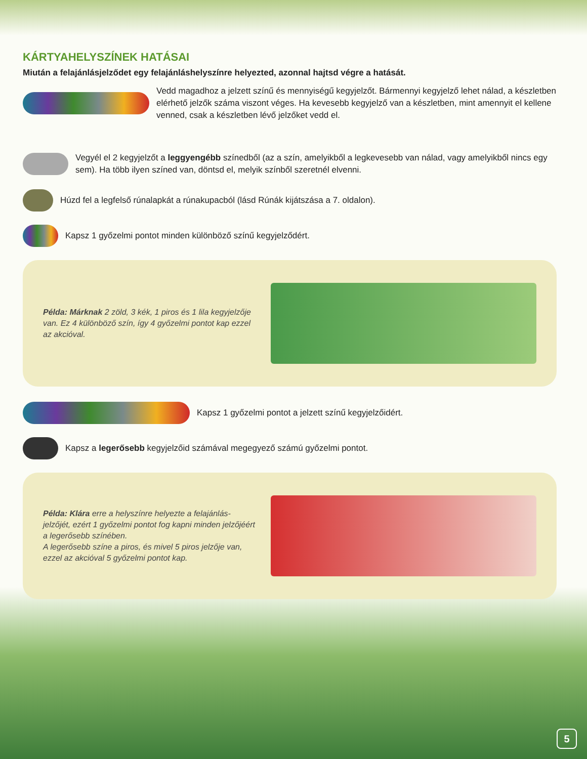KÁRTYAHELYSZÍNEK HATÁSAI
Miután a felajánlásjelződet egy felajánláshelyszínre helyezted, azonnal hajtsd végre a hatását.
Vedd magadhoz a jelzett színű és mennyiségű kegyjelzőt. Bármennyi kegyjelző lehet nálad, a készletben elérhető jelzők száma viszont véges. Ha kevesebb kegyjelző van a készletben, mint amennyit el kellene venned, csak a készletben lévő jelzőket vedd el.
Vegyél el 2 kegyjelzőt a leggyengébb színedből (az a szín, amelyikből a legkevesebb van nálad, vagy amelyikből nincs egy sem). Ha több ilyen színed van, döntsd el, melyik színből szeretnél elvenni.
Húzd fel a legfelső rúnalapkát a rúnakupacból (lásd Rúnák kijátszása a 7. oldalon).
Kapsz 1 győzelmi pontot minden különböző színű kegyjelződért.
Példa: Márknak 2 zöld, 3 kék, 1 piros és 1 lila kegyjelzője van. Ez 4 különböző szín, így 4 győzelmi pontot kap ezzel az akcióval.
Kapsz 1 győzelmi pontot a jelzett színű kegyjelzőidért.
Kapsz a legerősebb kegyjelzőid számával megegyező számú győzelmi pontot.
Példa: Klára erre a helyszínre helyezte a felajánlás-jelzőjét, ezért 1 győzelmi pontot fog kapni minden jelzőjéért a legerősebb színében.
A legerősebb színe a piros, és mivel 5 piros jelzője van, ezzel az akcióval 5 győzelmi pontot kap.
5